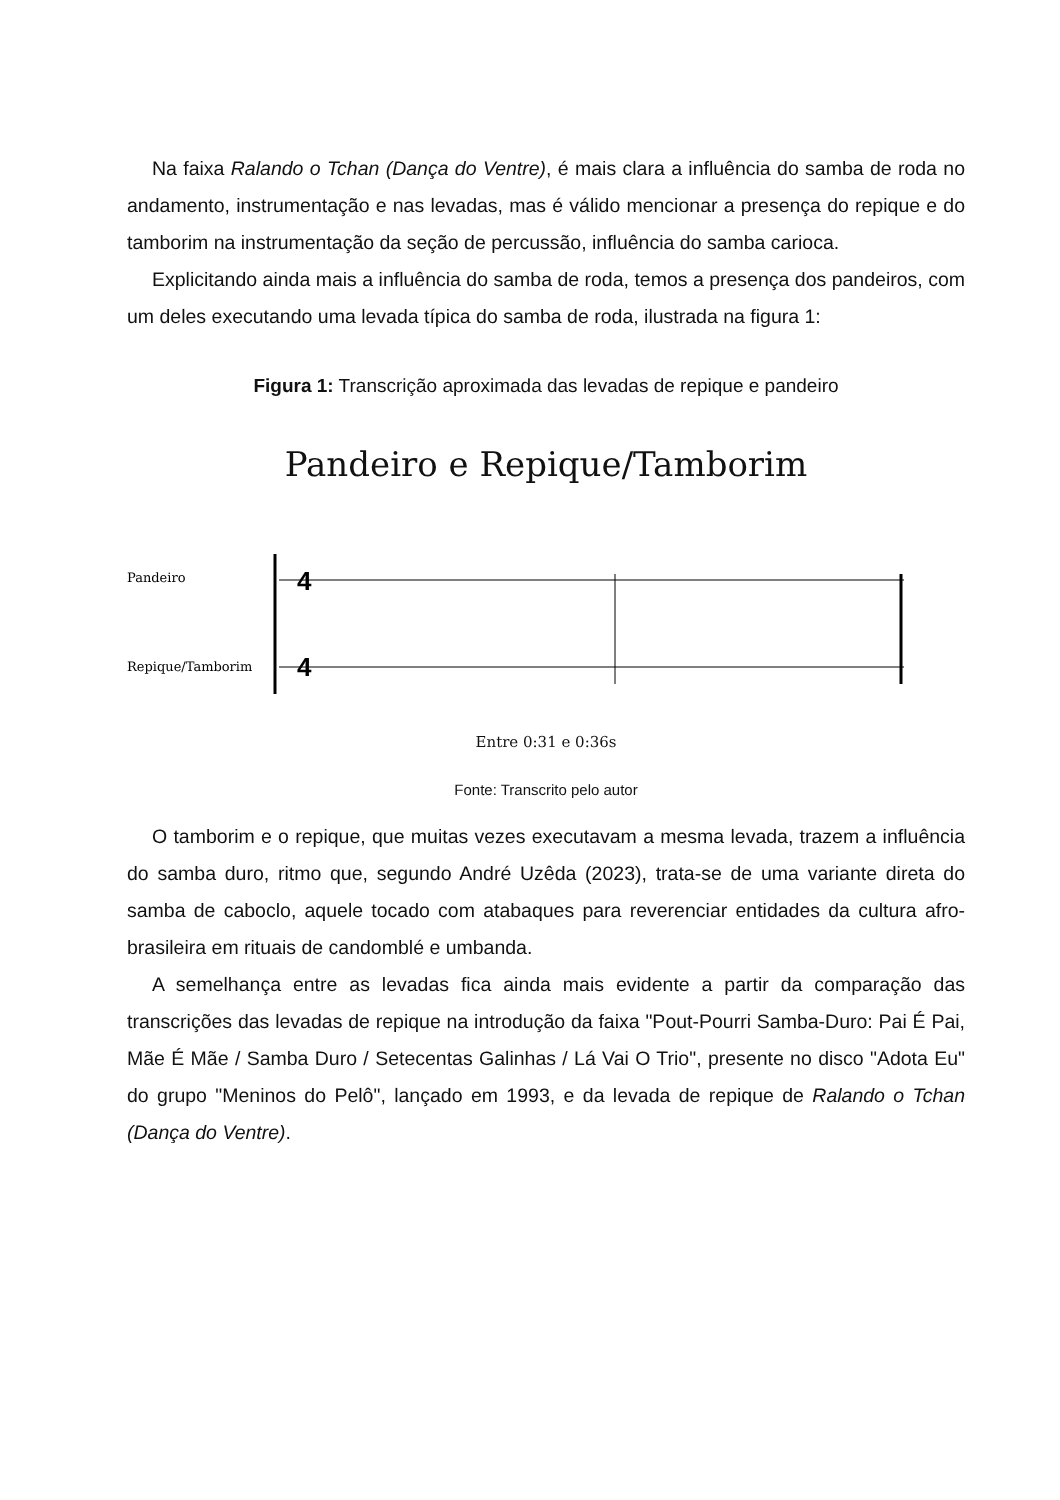Na faixa Ralando o Tchan (Dança do Ventre), é mais clara a influência do samba de roda no andamento, instrumentação e nas levadas, mas é válido mencionar a presença do repique e do tamborim na instrumentação da seção de percussão, influência do samba carioca.
Explicitando ainda mais a influência do samba de roda, temos a presença dos pandeiros, com um deles executando uma levada típica do samba de roda, ilustrada na figura 1:
Figura 1: Transcrição aproximada das levadas de repique e pandeiro
Pandeiro e Repique/Tamborim
Pandeiro
Repique/Tamborim
4
4
Entre 0:31 e 0:36s
Fonte: Transcrito pelo autor
O tamborim e o repique, que muitas vezes executavam a mesma levada, trazem a influência do samba duro, ritmo que, segundo André Uzêda (2023), trata-se de uma variante direta do samba de caboclo, aquele tocado com atabaques para reverenciar entidades da cultura afro-brasileira em rituais de candomblé e umbanda.
A semelhança entre as levadas fica ainda mais evidente a partir da comparação das transcrições das levadas de repique na introdução da faixa "Pout-Pourri Samba-Duro: Pai É Pai, Mãe É Mãe / Samba Duro / Setecentas Galinhas / Lá Vai O Trio", presente no disco "Adota Eu" do grupo "Meninos do Pelô", lançado em 1993, e da levada de repique de Ralando o Tchan (Dança do Ventre).